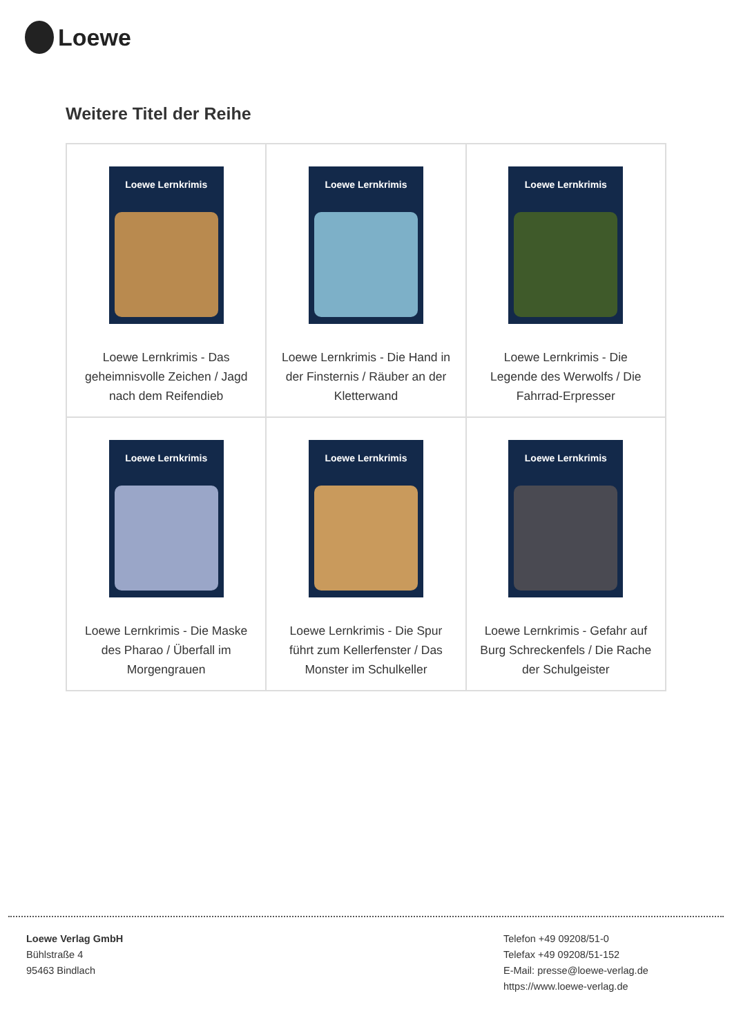Loewe
Weitere Titel der Reihe
| Loewe Lernkrimis Loewe Lernkrimis - Das geheimnisvolle Zeichen / Jagd nach dem Reifendieb | Loewe Lernkrimis Loewe Lernkrimis - Die Hand in der Finsternis / Räuber an der Kletterwand | Loewe Lernkrimis Loewe Lernkrimis - Die Legende des Werwolfs / Die Fahrrad-Erpresser |
| Loewe Lernkrimis Loewe Lernkrimis - Die Maske des Pharao / Überfall im Morgengrauen | Loewe Lernkrimis Loewe Lernkrimis - Die Spur führt zum Kellerfenster / Das Monster im Schulkeller | Loewe Lernkrimis Loewe Lernkrimis - Gefahr auf Burg Schreckenfels / Die Rache der Schulgeister |
Loewe Verlag GmbH
Bühlstraße 4
95463 Bindlach
Telefon +49 09208/51-0
Telefax +49 09208/51-152
E-Mail: presse@loewe-verlag.de
https://www.loewe-verlag.de